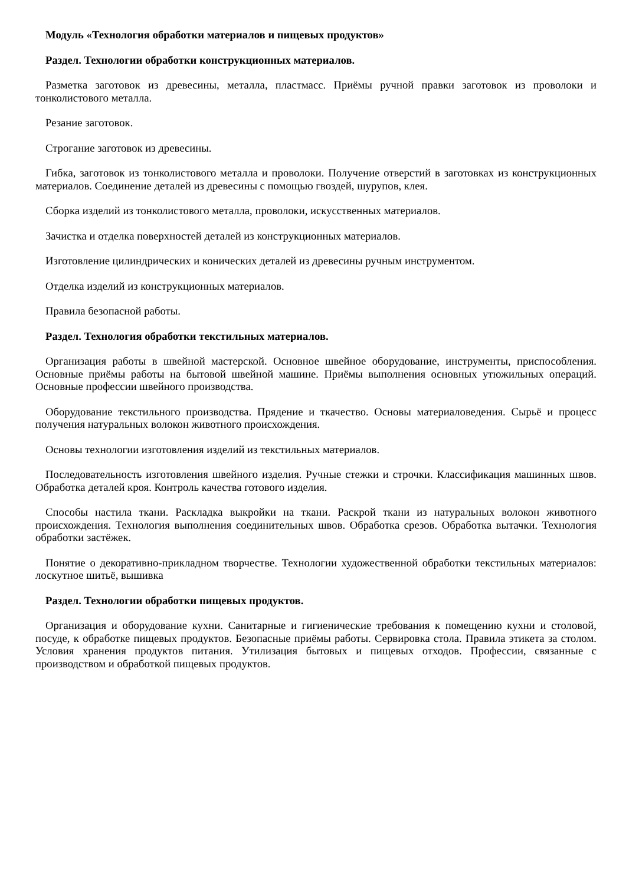Модуль «Технология обработки материалов и пищевых продуктов»
Раздел. Технологии обработки конструкционных материалов.
Разметка заготовок из древесины, металла, пластмасс. Приёмы ручной правки заготовок из проволоки и тонколистового металла.
Резание заготовок.
Строгание заготовок из древесины.
Гибка, заготовок из тонколистового металла и проволоки. Получение отверстий в заготовках из конструкционных материалов. Соединение деталей из древесины с помощью гвоздей, шурупов, клея.
Сборка изделий из тонколистового металла, проволоки, искусственных материалов.
Зачистка и отделка поверхностей деталей из конструкционных материалов.
Изготовление цилиндрических и конических деталей из древесины ручным инструментом.
Отделка изделий из конструкционных материалов.
Правила безопасной работы.
Раздел. Технология обработки текстильных материалов.
Организация работы в швейной мастерской. Основное швейное оборудование, инструменты, приспособления. Основные приёмы работы на бытовой швейной машине. Приёмы выполнения основных утюжильных операций. Основные профессии швейного производства.
Оборудование текстильного производства. Прядение и ткачество. Основы материаловедения. Сырьё и процесс получения натуральных волокон животного происхождения.
Основы технологии изготовления изделий из текстильных материалов.
Последовательность изготовления швейного изделия. Ручные стежки и строчки. Классификация машинных швов. Обработка деталей кроя. Контроль качества готового изделия.
Способы настила ткани. Раскладка выкройки на ткани. Раскрой ткани из натуральных волокон животного происхождения. Технология выполнения соединительных швов. Обработка срезов. Обработка вытачки. Технология обработки застёжек.
Понятие о декоративно-прикладном творчестве. Технологии художественной обработки текстильных материалов: лоскутное шитьё, вышивка
Раздел. Технологии обработки пищевых продуктов.
Организация и оборудование кухни. Санитарные и гигиенические требования к помещению кухни и столовой, посуде, к обработке пищевых продуктов. Безопасные приёмы работы. Сервировка стола. Правила этикета за столом. Условия хранения продуктов питания. Утилизация бытовых и пищевых отходов. Профессии, связанные с производством и обработкой пищевых продуктов.